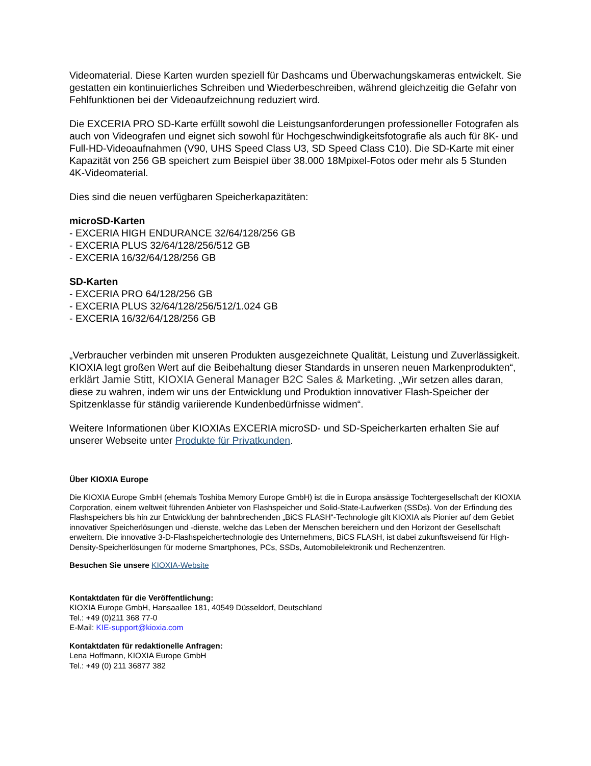Videomaterial. Diese Karten wurden speziell für Dashcams und Überwachungskameras entwickelt. Sie gestatten ein kontinuierliches Schreiben und Wiederbeschreiben, während gleichzeitig die Gefahr von Fehlfunktionen bei der Videoaufzeichnung reduziert wird.
Die EXCERIA PRO SD-Karte erfüllt sowohl die Leistungsanforderungen professioneller Fotografen als auch von Videografen und eignet sich sowohl für Hochgeschwindigkeitsfotografie als auch für 8K- und Full-HD-Videoaufnahmen (V90, UHS Speed Class U3, SD Speed Class C10). Die SD-Karte mit einer Kapazität von 256 GB speichert zum Beispiel über 38.000 18Mpixel-Fotos oder mehr als 5 Stunden 4K-Videomaterial.
Dies sind die neuen verfügbaren Speicherkapazitäten:
microSD-Karten
- EXCERIA HIGH ENDURANCE 32/64/128/256 GB
- EXCERIA PLUS 32/64/128/256/512 GB
- EXCERIA 16/32/64/128/256 GB
SD-Karten
- EXCERIA PRO 64/128/256 GB
- EXCERIA PLUS 32/64/128/256/512/1.024 GB
- EXCERIA 16/32/64/128/256 GB
„Verbraucher verbinden mit unseren Produkten ausgezeichnete Qualität, Leistung und Zuverlässigkeit. KIOXIA legt großen Wert auf die Beibehaltung dieser Standards in unseren neuen Markenprodukten“, erklärt Jamie Stitt, KIOXIA General Manager B2C Sales & Marketing. „Wir setzen alles daran, diese zu wahren, indem wir uns der Entwicklung und Produktion innovativer Flash-Speicher der Spitzenklasse für ständig variierende Kundenbedürfnisse widmen“.
Weitere Informationen über KIOXIAs EXCERIA microSD- und SD-Speicherkarten erhalten Sie auf unserer Webseite unter Produkte für Privatkunden.
Über KIOXIA Europe
Die KIOXIA Europe GmbH (ehemals Toshiba Memory Europe GmbH) ist die in Europa ansässige Tochtergesellschaft der KIOXIA Corporation, einem weltweit führenden Anbieter von Flashspeicher und Solid-State-Laufwerken (SSDs). Von der Erfindung des Flashspeichers bis hin zur Entwicklung der bahnbrechenden „BiCS FLASH“-Technologie gilt KIOXIA als Pionier auf dem Gebiet innovativer Speicherlösungen und -dienste, welche das Leben der Menschen bereichern und den Horizont der Gesellschaft erweitern. Die innovative 3-D-Flashspeichertechnologie des Unternehmens, BiCS FLASH, ist dabei zukunftsweisend für High-Density-Speicherlösungen für moderne Smartphones, PCs, SSDs, Automobilelektronik und Rechenzentren.
Besuchen Sie unsere KIOXIA-Website
Kontaktdaten für die Veröffentlichung:
KIOXIA Europe GmbH, Hansaallee 181, 40549 Düsseldorf, Deutschland
Tel.: +49 (0)211 368 77-0
E-Mail: KIE-support@kioxia.com
Kontaktdaten für redaktionelle Anfragen:
Lena Hoffmann, KIOXIA Europe GmbH
Tel.: +49 (0) 211 36877 382